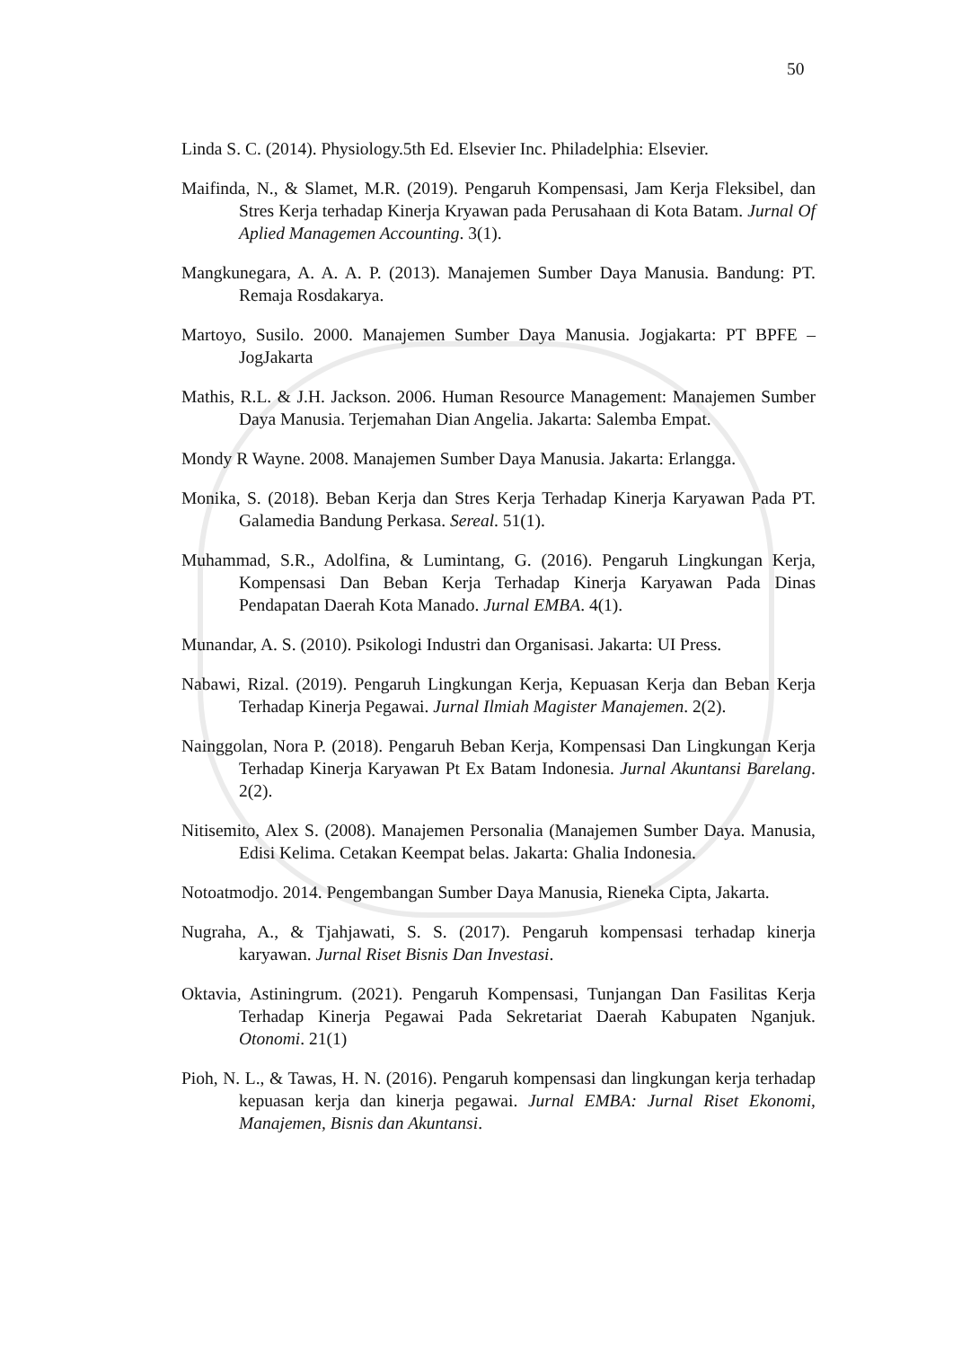50
Linda S. C. (2014). Physiology.5th Ed. Elsevier Inc. Philadelphia: Elsevier.
Maifinda, N., & Slamet, M.R. (2019). Pengaruh Kompensasi, Jam Kerja Fleksibel, dan Stres Kerja terhadap Kinerja Kryawan pada Perusahaan di Kota Batam. Jurnal Of Aplied Managemen Accounting. 3(1).
Mangkunegara, A. A. A. P. (2013). Manajemen Sumber Daya Manusia. Bandung: PT. Remaja Rosdakarya.
Martoyo, Susilo. 2000. Manajemen Sumber Daya Manusia. Jogjakarta: PT BPFE – JogJakarta
Mathis, R.L. & J.H. Jackson. 2006. Human Resource Management: Manajemen Sumber Daya Manusia. Terjemahan Dian Angelia. Jakarta: Salemba Empat.
Mondy R Wayne. 2008. Manajemen Sumber Daya Manusia. Jakarta: Erlangga.
Monika, S. (2018). Beban Kerja dan Stres Kerja Terhadap Kinerja Karyawan Pada PT. Galamedia Bandung Perkasa. Sereal. 51(1).
Muhammad, S.R., Adolfina, & Lumintang, G. (2016). Pengaruh Lingkungan Kerja, Kompensasi Dan Beban Kerja Terhadap Kinerja Karyawan Pada Dinas Pendapatan Daerah Kota Manado. Jurnal EMBA. 4(1).
Munandar, A. S. (2010). Psikologi Industri dan Organisasi. Jakarta: UI Press.
Nabawi, Rizal. (2019). Pengaruh Lingkungan Kerja, Kepuasan Kerja dan Beban Kerja Terhadap Kinerja Pegawai. Jurnal Ilmiah Magister Manajemen. 2(2).
Nainggolan, Nora P. (2018). Pengaruh Beban Kerja, Kompensasi Dan Lingkungan Kerja Terhadap Kinerja Karyawan Pt Ex Batam Indonesia. Jurnal Akuntansi Barelang. 2(2).
Nitisemito, Alex S. (2008). Manajemen Personalia (Manajemen Sumber Daya. Manusia, Edisi Kelima. Cetakan Keempat belas. Jakarta: Ghalia Indonesia.
Notoatmodjo. 2014. Pengembangan Sumber Daya Manusia, Rieneka Cipta, Jakarta.
Nugraha, A., & Tjahjawati, S. S. (2017). Pengaruh kompensasi terhadap kinerja karyawan. Jurnal Riset Bisnis Dan Investasi.
Oktavia, Astiningrum. (2021). Pengaruh Kompensasi, Tunjangan Dan Fasilitas Kerja Terhadap Kinerja Pegawai Pada Sekretariat Daerah Kabupaten Nganjuk. Otonomi. 21(1)
Pioh, N. L., & Tawas, H. N. (2016). Pengaruh kompensasi dan lingkungan kerja terhadap kepuasan kerja dan kinerja pegawai. Jurnal EMBA: Jurnal Riset Ekonomi, Manajemen, Bisnis dan Akuntansi.